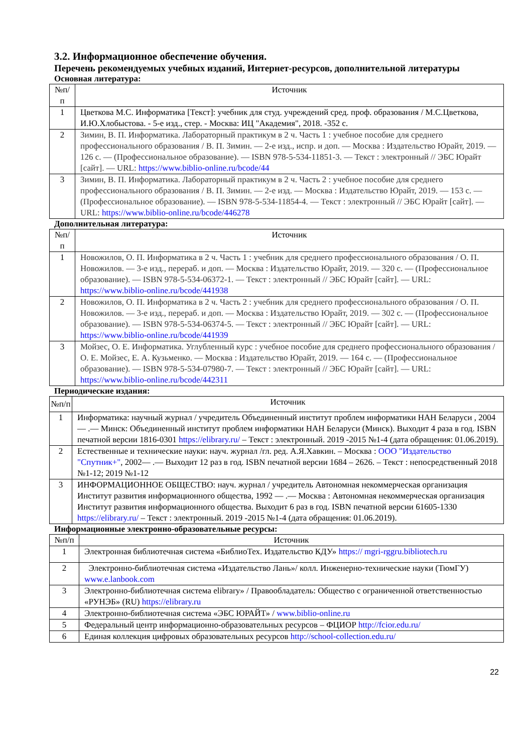3.2. Информационное обеспечение обучения.
Перечень рекомендуемых учебных изданий, Интернет-ресурсов, дополнительной литературы
Основная литература:
| №п/п | Источник |
| --- | --- |
| 1 | Цветкова М.С. Информатика [Текст]: учебник для студ. учреждений сред. проф. образования / М.С.Цветкова, И.Ю.Хлобыстова. - 5-е изд., стер. - Москва: ИЦ "Академия", 2018. -352 с. |
| 2 | Зимин, В. П. Информатика. Лабораторный практикум в 2 ч. Часть 1 : учебное пособие для среднего профессионального образования / В. П. Зимин. — 2-е изд., испр. и доп. — Москва : Издательство Юрайт, 2019. — 126 с. — (Профессиональное образование). — ISBN 978-5-534-11851-3. — Текст : электронный // ЭБС Юрайт [сайт]. — URL: https://www.biblio-online.ru/bcode/44 |
| 3 | Зимин, В. П. Информатика. Лабораторный практикум в 2 ч. Часть 2 : учебное пособие для среднего профессионального образования / В. П. Зимин. — 2-е изд. — Москва : Издательство Юрайт, 2019. — 153 с. — (Профессиональное образование). — ISBN 978-5-534-11854-4. — Текст : электронный // ЭБС Юрайт [сайт]. — URL: https://www.biblio-online.ru/bcode/446278 |
Дополнительная литература:
| №п/п | Источник |
| --- | --- |
| 1 | Новожилов, О. П. Информатика в 2 ч. Часть 1 : учебник для среднего профессионального образования / О. П. Новожилов. — 3-е изд., перераб. и доп. — Москва : Издательство Юрайт, 2019. — 320 с. — (Профессиональное образование). — ISBN 978-5-534-06372-1. — Текст : электронный // ЭБС Юрайт [сайт]. — URL: https://www.biblio-online.ru/bcode/441938 |
| 2 | Новожилов, О. П. Информатика в 2 ч. Часть 2 : учебник для среднего профессионального образования / О. П. Новожилов. — 3-е изд., перераб. и доп. — Москва : Издательство Юрайт, 2019. — 302 с. — (Профессиональное образование). — ISBN 978-5-534-06374-5. — Текст : электронный // ЭБС Юрайт [сайт]. — URL: https://www.biblio-online.ru/bcode/441939 |
| 3 | Мойзес, О. Е. Информатика. Углубленный курс : учебное пособие для среднего профессионального образования / О. Е. Мойзес, Е. А. Кузьменко. — Москва : Издательство Юрайт, 2019. — 164 с. — (Профессиональное образование). — ISBN 978-5-534-07980-7. — Текст : электронный // ЭБС Юрайт [сайт]. — URL: https://www.biblio-online.ru/bcode/442311 |
Периодические издания:
| №п/п | Источник |
| --- | --- |
| 1 | Информатика: научный журнал / учредитель Объединенный институт проблем информатики НАН Беларуси , 2004 — .— Минск: Объединенный институт проблем информатики НАН Беларуси (Минск). Выходит 4 раза в год. ISBN печатной версии 1816-0301 https://elibrary.ru/ – Текст : электронный. 2019 -2015 №1-4 (дата обращения: 01.06.2019). |
| 2 | Естественные и технические науки: науч. журнал /гл. ред. А.Я.Хавкин. – Москва : ООО "Издательство "Спутник+" , 2002— .— Выходит 12 раз в год. ISBN печатной версии 1684 – 2626. – Текст : непосредственный 2018 №1-12; 2019 №1-12 |
| 3 | ИНФОРМАЦИОННОЕ ОБЩЕСТВО: науч. журнал / учредитель Автономная некоммерческая организация Институт развития информационного общества, 1992 — .— Москва : Автономная некоммерческая организация Институт развития информационного общества. Выходит 6 раз в год. ISBN печатной версии 61605-1330 https://elibrary.ru/ – Текст : электронный. 2019 -2015 №1-4 (дата обращения: 01.06.2019). |
Информационные электронно-образовательные ресурсы:
| №п/п | Источник |
| --- | --- |
| 1 | Электронная библиотечная система «БиблиоТех. Издательство КДУ» https:// mgri-rggru.bibliotech.ru |
| 2 | Электронно-библиотечная система «Издательство Лань»/ колл. Инженерно-технические науки (ТюмГУ) www.e.lanbook.com |
| 3 | Электронно-библиотечная система elibrary» / Правообладатель: Общество с ограниченной ответственностью «РУНЭБ» (RU) https://elibrary.ru |
| 4 | Электронно-библиотечная система «ЭБС ЮРАЙТ» / www.biblio-online.ru |
| 5 | Федеральный центр информационно-образовательных ресурсов – ФЦИОР http://fcior.edu.ru/ |
| 6 | Единая коллекция цифровых образовательных ресурсов http://school-collection.edu.ru/ |
22